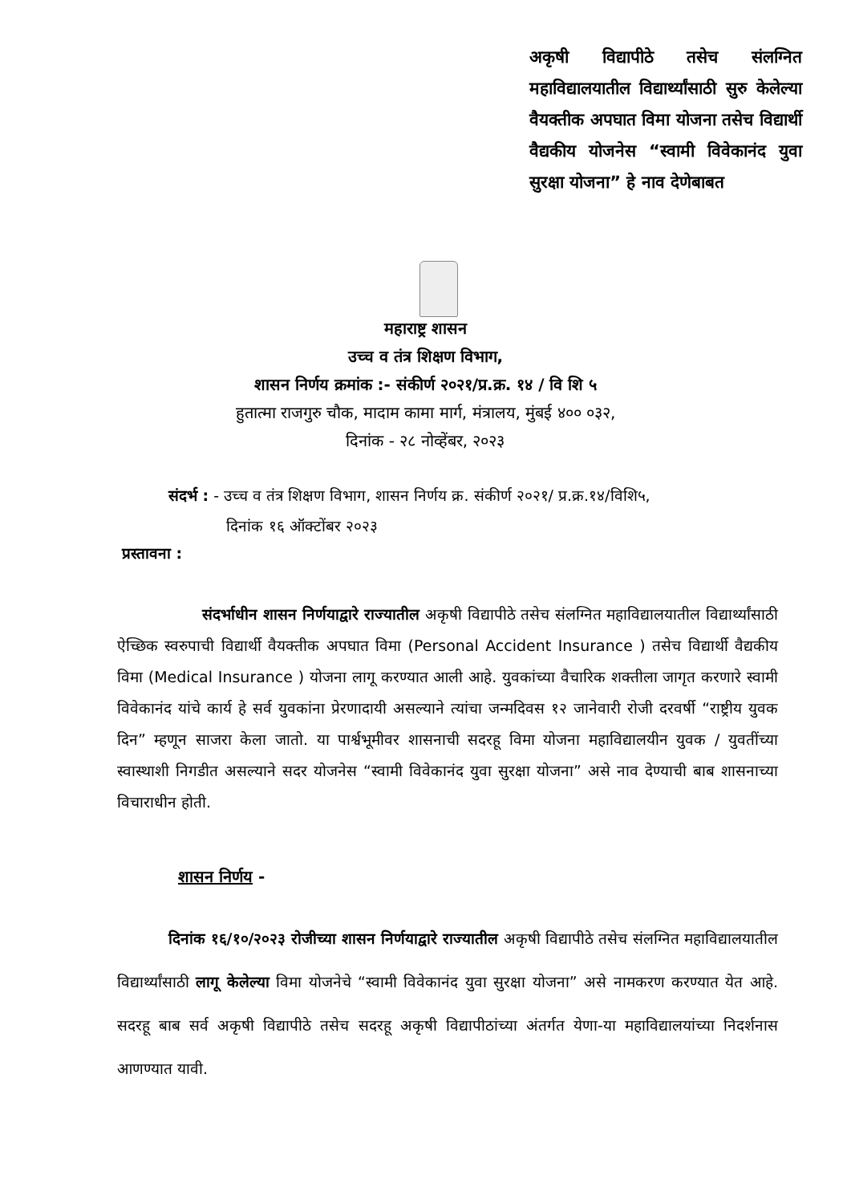अकृषी विद्यापीठे तसेच संलग्नित महाविद्यालयातील विद्यार्थ्यांसाठी सुरु केलेल्या वैयक्तीक अपघात विमा योजना तसेच विद्यार्थी वैद्यकीय योजनेस “स्वामी विवेकानंद युवा सुरक्षा योजना” हे नाव देणेबाबत
महाराष्ट्र शासन
उच्च व तंत्र शिक्षण विभाग,
शासन निर्णय क्रमांक :- संकीर्ण २०२१/प्र.क्र. १४ / वि शि ५
हुतात्मा राजगुरु चौक, मादाम कामा मार्ग, मंत्रालय, मुंबई ४०० ०३२,
दिनांक - २८ नोव्हेंबर, २०२३
संदर्भ : - उच्च व तंत्र शिक्षण विभाग, शासन निर्णय क्र. संकीर्ण २०२१/ प्र.क्र.१४/विशि५,
दिनांक १६ ऑक्टोंबर २०२३
प्रस्तावना :
संदर्भाधीन शासन निर्णयाद्वारे राज्यातील अकृषी विद्यापीठे तसेच संलग्नित महाविद्यालयातील विद्यार्थ्यांसाठी ऐच्छिक स्वरुपाची विद्यार्थी वैयक्तीक अपघात विमा (Personal Accident Insurance ) तसेच विद्यार्थी वैद्यकीय विमा (Medical Insurance ) योजना लागू करण्यात आली आहे. युवकांच्या वैचारिक शक्तीला जागृत करणारे स्वामी विवेकानंद यांचे कार्य हे सर्व युवकांना प्रेरणादायी असल्याने त्यांचा जन्मदिवस १२ जानेवारी रोजी दरवर्षी “राष्ट्रीय युवक दिन” म्हणून साजरा केला जातो. या पार्श्वभूमीवर शासनाची सदरहू विमा योजना महाविद्यालयीन युवक / युवतींच्या स्वास्थाशी निगडीत असल्याने सदर योजनेस “स्वामी विवेकानंद युवा सुरक्षा योजना” असे नाव देण्याची बाब शासनाच्या विचाराधीन होती.
शासन निर्णय -
दिनांक १६/१०/२०२३ रोजीच्या शासन निर्णयाद्वारे राज्यातील अकृषी विद्यापीठे तसेच संलग्नित महाविद्यालयातील विद्यार्थ्यांसाठी लागू केलेल्या विमा योजनेचे “स्वामी विवेकानंद युवा सुरक्षा योजना” असे नामकरण करण्यात येत आहे. सदरहू बाब सर्व अकृषी विद्यापीठे तसेच सदरहू अकृषी विद्यापीठांच्या अंतर्गत येणा-या महाविद्यालयांच्या निदर्शनास आणण्यात यावी.